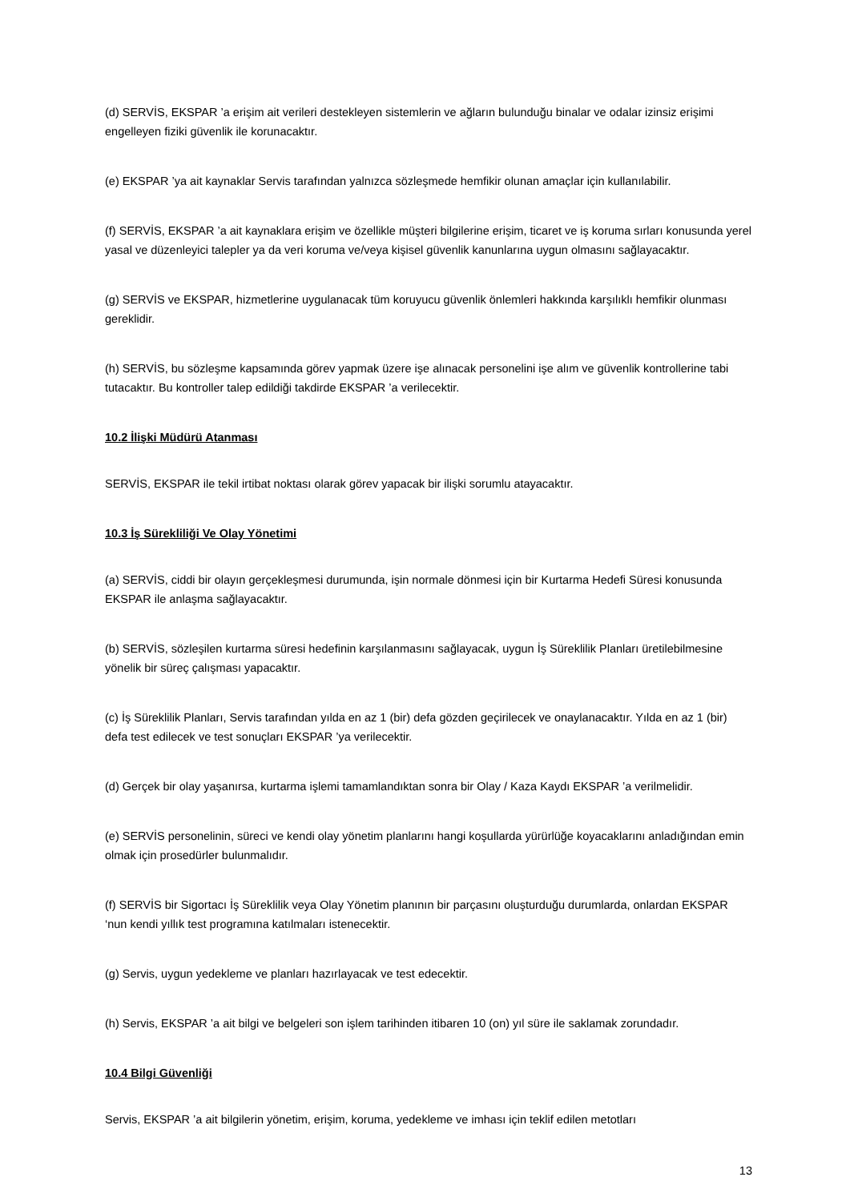(d) SERVİS, EKSPAR ’a erişim ait verileri destekleyen sistemlerin ve ağların bulunduğu binalar ve odalar izinsiz erişimi engelleyen fiziki güvenlik ile korunacaktır.
(e) EKSPAR ’ya ait kaynaklar Servis tarafından yalnızca sözleşmede hemfikir olunan amaçlar için kullanılabilir.
(f) SERVİS, EKSPAR ’a ait kaynaklara erişim ve özellikle müşteri bilgilerine erişim, ticaret ve iş koruma sırları konusunda yerel yasal ve düzenleyici talepler ya da veri koruma ve/veya kişisel güvenlik kanunlarına uygun olmasını sağlayacaktır.
(g) SERVİS ve EKSPAR, hizmetlerine uygulanacak tüm koruyucu güvenlik önlemleri hakkında karşılıklı hemfikir olunması gereklidir.
(h) SERVİS, bu sözleşme kapsamında görev yapmak üzere işe alınacak personelini işe alım ve güvenlik kontrollerine tabi tutacaktır. Bu kontroller talep edildiği takdirde EKSPAR ’a verilecektir.
10.2 İlişki Müdürü Atanması
SERVİS, EKSPAR ile tekil irtibat noktası olarak görev yapacak bir ilişki sorumlu atayacaktır.
10.3 İş Sürekliliği Ve Olay Yönetimi
(a) SERVİS, ciddi bir olayın gerçekleşmesi durumunda, işin normale dönmesi için bir Kurtarma Hedefi Süresi konusunda EKSPAR ile anlaşma sağlayacaktır.
(b) SERVİS, sözleşilen kurtarma süresi hedefinin karşılanmasını sağlayacak, uygun İş Süreklilik Planları üretilebilmesine yönelik bir süreç çalışması yapacaktır.
(c) İş Süreklilik Planları, Servis tarafından yılda en az 1 (bir) defa gözden geçirilecek ve onaylanacaktır. Yılda en az 1 (bir) defa test edilecek ve test sonuçları EKSPAR ’ya verilecektir.
(d) Gerçek bir olay yaşanırsa, kurtarma işlemi tamamlandıktan sonra bir Olay / Kaza Kaydı EKSPAR ’a verilmelidir.
(e) SERVİS personelinin, süreci ve kendi olay yönetim planlarını hangi koşullarda yürürlüğe koyacaklarını anladığından emin olmak için prosedürler bulunmalıdır.
(f) SERVİS bir Sigortacı İş Süreklilik veya Olay Yönetim planının bir parçasını oluşturduğu durumlarda, onlardan EKSPAR ‘nun kendi yıllık test programına katılmaları istenecektir.
(g) Servis, uygun yedekleme ve planları hazırlayacak ve test edecektir.
(h) Servis, EKSPAR ’a ait bilgi ve belgeleri son işlem tarihinden itibaren 10 (on) yıl süre ile saklamak zorundadır.
10.4 Bilgi Güvenliği
Servis, EKSPAR ’a ait bilgilerin yönetim, erişim, koruma, yedekleme ve imhası için teklif edilen metotları
13